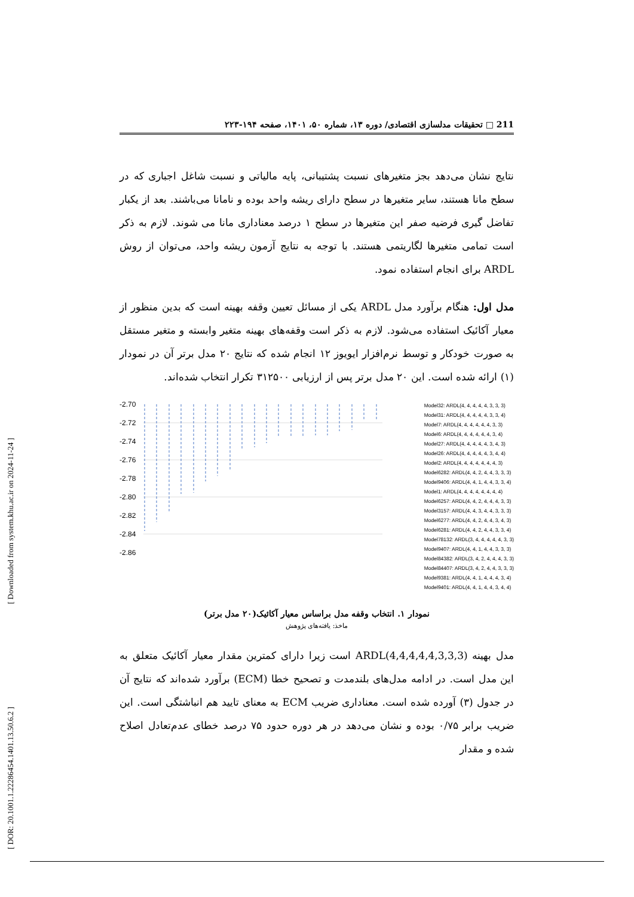[ Downloaded from system.khu.ac.ir on 2024-11-24 ]
[ DOR: 20.1001.1.22286454.1401.13.50.6.2 ]
211 □ تحقیقات مدلسازی اقتصادی/ دوره ۱۳، شماره ۵۰، ۱۴۰۱، صفحه ۱۹۴-۲۲۳
نتایج نشان می‌دهد بجز متغیرهای نسبت پشتیبانی، پایه مالیاتی و نسبت شاغل اجباری که در سطح مانا هستند، سایر متغیرها در سطح دارای ریشه واحد بوده و نامانا می‌باشند. بعد از یکبار تفاضل گیری فرضیه صفر این متغیرها در سطح ۱ درصد معناداری مانا می شوند. لازم به ذکر است تمامی متغیرها لگاریتمی هستند. با توجه به نتایج آزمون ریشه واحد، می‌توان از روش ARDL برای انجام استفاده نمود.
مدل اول: هنگام برآورد مدل ARDL یکی از مسائل تعیین وقفه بهینه است که بدین منظور از معیار آکائیک استفاده می‌شود. لازم به ذکر است وقفه‌های بهینه متغیر وابسته و متغیر مستقل به صورت خودکار و توسط نرم‌افزار ایویوز ۱۲ انجام شده که نتایج ۲۰ مدل برتر آن در نمودار (۱) ارائه شده است. این ۲۰ مدل برتر پس از ارزیابی ۳۱۲۵۰۰ تکرار انتخاب شده‌اند.
-2.70
-2.72
-2.74
-2.76
-2.78
-2.80
-2.82
-2.84
-2.86
Model32: ARDL(4, 4, 4, 4, 4, 3, 3, 3)
Model31: ARDL(4, 4, 4, 4, 4, 3, 3, 4)
Model7: ARDL(4, 4, 4, 4, 4, 4, 3, 3)
Model6: ARDL(4, 4, 4, 4, 4, 4, 3, 4)
Model27: ARDL(4, 4, 4, 4, 4, 3, 4, 3)
Model26: ARDL(4, 4, 4, 4, 4, 3, 4, 4)
Model2: ARDL(4, 4, 4, 4, 4, 4, 4, 3)
Model6282: ARDL(4, 4, 2, 4, 4, 3, 3, 3)
Model9406: ARDL(4, 4, 1, 4, 4, 3, 3, 4)
Model1: ARDL(4, 4, 4, 4, 4, 4, 4, 4)
Model6257: ARDL(4, 4, 2, 4, 4, 4, 3, 3)
Model3157: ARDL(4, 4, 3, 4, 4, 3, 3, 3)
Model6277: ARDL(4, 4, 2, 4, 4, 3, 4, 3)
Model6281: ARDL(4, 4, 2, 4, 4, 3, 3, 4)
Model78132: ARDL(3, 4, 4, 4, 4, 4, 3, 3)
Model9407: ARDL(4, 4, 1, 4, 4, 3, 3, 3)
Model84382: ARDL(3, 4, 2, 4, 4, 4, 3, 3)
Model84407: ARDL(3, 4, 2, 4, 4, 3, 3, 3)
Model9381: ARDL(4, 4, 1, 4, 4, 4, 3, 4)
Model9401: ARDL(4, 4, 1, 4, 4, 3, 4, 4)
نمودار ۱. انتخاب وقفه مدل براساس معیار آکائیک(۲۰ مدل برتر)
ماخذ: یافته‌های پژوهش
مدل بهینه (ARDL(4,4,4,4,4,3,3,3 است زیرا دارای کمترین مقدار معیار آکائیک متعلق به این مدل است. در ادامه مدل‌های بلندمدت و تصحیح خطا (ECM) برآورد شده‌اند که نتایج آن در جدول (۳) آورده شده است. معناداری ضریب ECM به معنای تایید هم انباشتگی است. این ضریب برابر ۰/۷۵ بوده و نشان می‌دهد در هر دوره حدود ۷۵ درصد خطای عدم‌تعادل اصلاح شده و مقدار